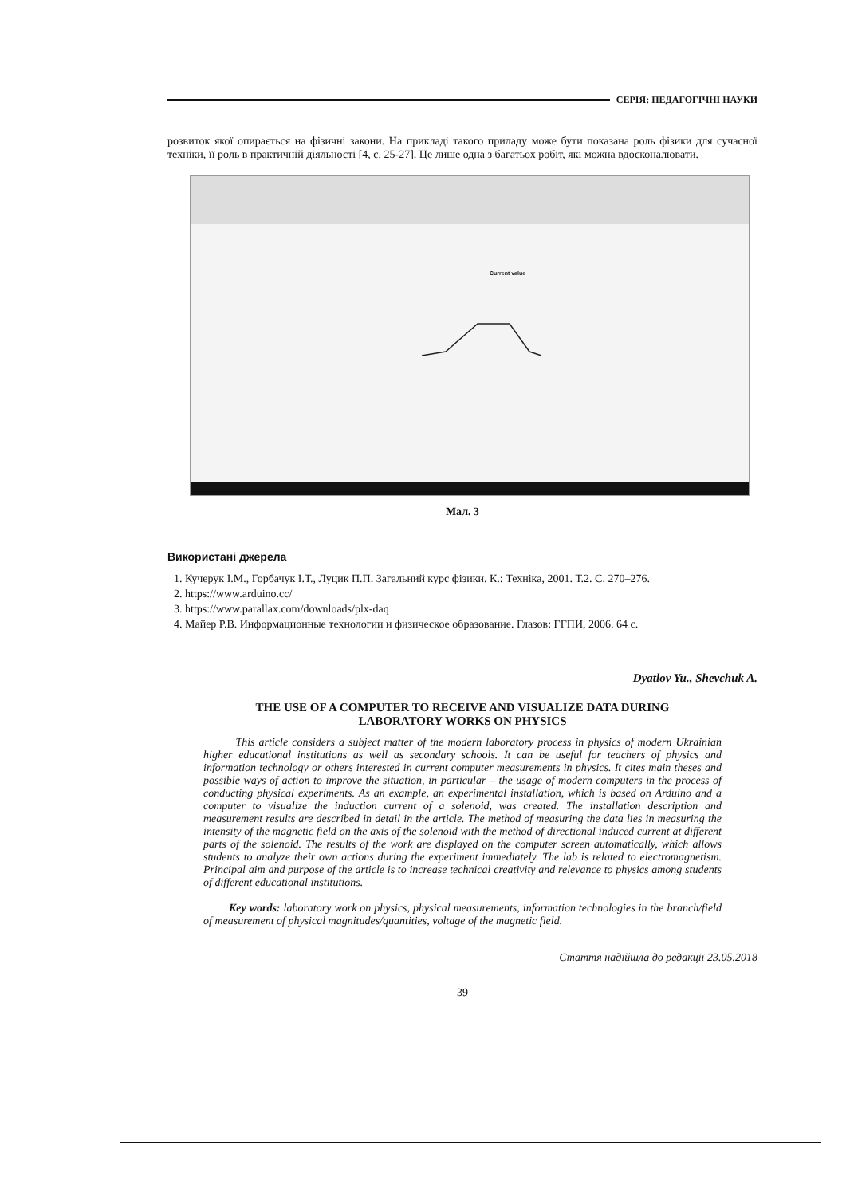СЕРІЯ: ПЕДАГОГІЧНІ НАУКИ
розвиток якої опирається на фізичні закони. На прикладі такого приладу може бути показана роль фізики для сучасної техніки, її роль в практичній діяльності [4, с. 25-27]. Це лише одна з багатьох робіт, які можна вдосконалювати.
Current value
Мал. 3
Використані джерела
1. Кучерук І.М., Горбачук І.Т., Луцик П.П. Загальний курс фізики. К.: Техніка, 2001. Т.2. С. 270–276.
2. https://www.arduino.cc/
3. https://www.parallax.com/downloads/plx-daq
4. Майер Р.В. Информационные технологии и физическое образование. Глазов: ГГПИ, 2006. 64 с.
Dyatlov Yu., Shevchuk A.
THE USE OF A COMPUTER TO RECEIVE AND VISUALIZE DATA DURING
LABORATORY WORKS ON PHYSICS
This article considers a subject matter of the modern laboratory process in physics of modern Ukrainian higher educational institutions as well as secondary schools. It can be useful for teachers of physics and information technology or others interested in current computer measurements in physics. It cites main theses and possible ways of action to improve the situation, in particular – the usage of modern computers in the process of conducting physical experiments. As an example, an experimental installation, which is based on Arduino and a computer to visualize the induction current of a solenoid, was created. The installation description and measurement results are described in detail in the article. The method of measuring the data lies in measuring the intensity of the magnetic field on the axis of the solenoid with the method of directional induced current at different parts of the solenoid. The results of the work are displayed on the computer screen automatically, which allows students to analyze their own actions during the experiment immediately. The lab is related to electromagnetism. Principal aim and purpose of the article is to increase technical creativity and relevance to physics among students of different educational institutions.
Key words: laboratory work on physics, physical measurements, information technologies in the branch/field of measurement of physical magnitudes/quantities, voltage of the magnetic field.
Стаття надійшла до редакції 23.05.2018
39